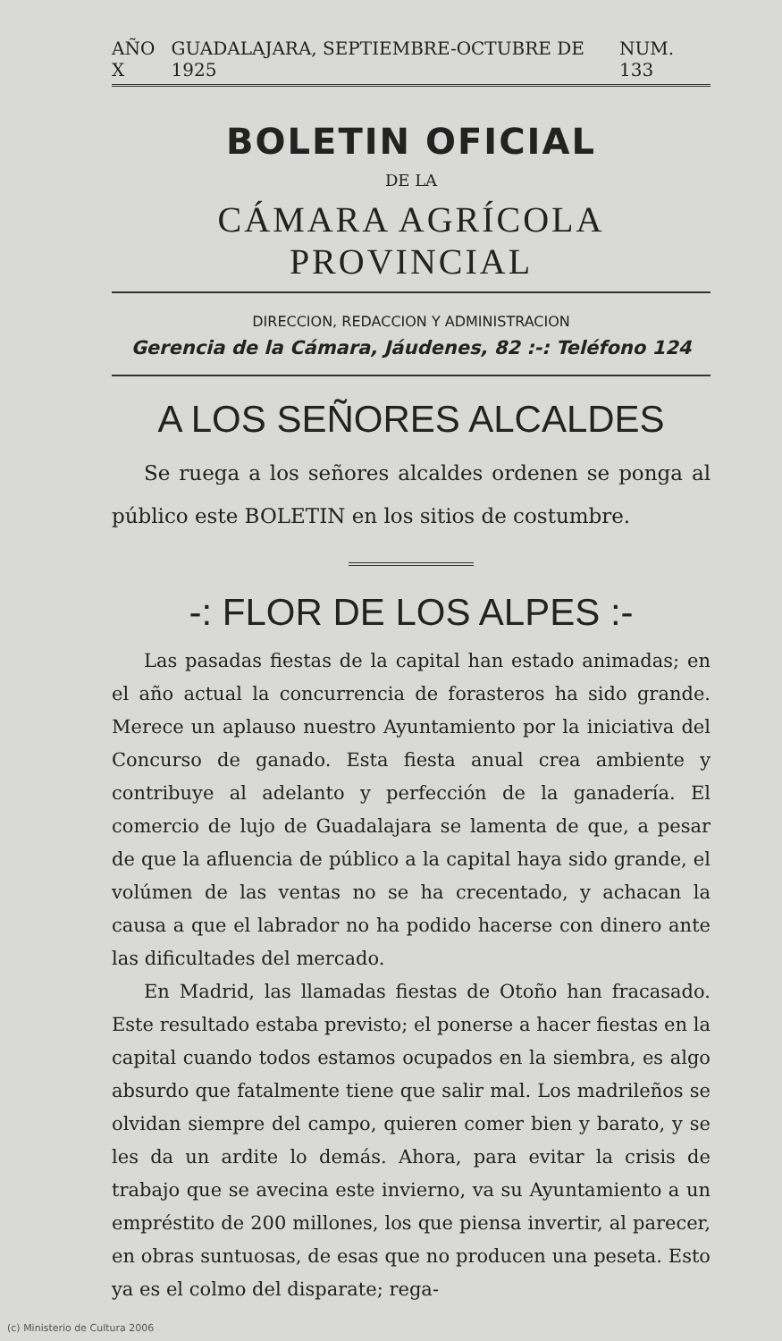AÑO X GUADALAJARA, SEPTIEMBRE-OCTUBRE DE 1925 NUM. 133
BOLETIN OFICIAL
DE LA
CÁMARA AGRÍCOLA PROVINCIAL
DIRECCION, REDACCION Y ADMINISTRACION
Gerencia de la Cámara, Jáudenes, 82 :-: Teléfono 124
A LOS SEÑORES ALCALDES
Se ruega a los señores alcaldes ordenen se ponga al público este BOLETIN en los sitios de costumbre.
-: FLOR DE LOS ALPES :-
Las pasadas fiestas de la capital han estado animadas; en el año actual la concurrencia de forasteros ha sido grande. Merece un aplauso nuestro Ayuntamiento por la iniciativa del Concurso de ganado. Esta fiesta anual crea ambiente y contribuye al adelanto y perfección de la ganadería. El comercio de lujo de Guadalajara se lamenta de que, a pesar de que la afluencia de público a la capital haya sido grande, el volúmen de las ventas no se ha crecentado, y achacan la causa a que el labrador no ha podido hacerse con dinero ante las dificultades del mercado.
En Madrid, las llamadas fiestas de Otoño han fracasado. Este resultado estaba previsto; el ponerse a hacer fiestas en la capital cuando todos estamos ocupados en la siembra, es algo absurdo que fatalmente tiene que salir mal. Los madrileños se olvidan siempre del campo, quieren comer bien y barato, y se les da un ardite lo demás. Ahora, para evitar la crisis de trabajo que se avecina este invierno, va su Ayuntamiento a un empréstito de 200 millones, los que piensa invertir, al parecer, en obras suntuosas, de esas que no producen una peseta. Esto ya es el colmo del disparate; rega-
(c) Ministerio de Cultura 2006